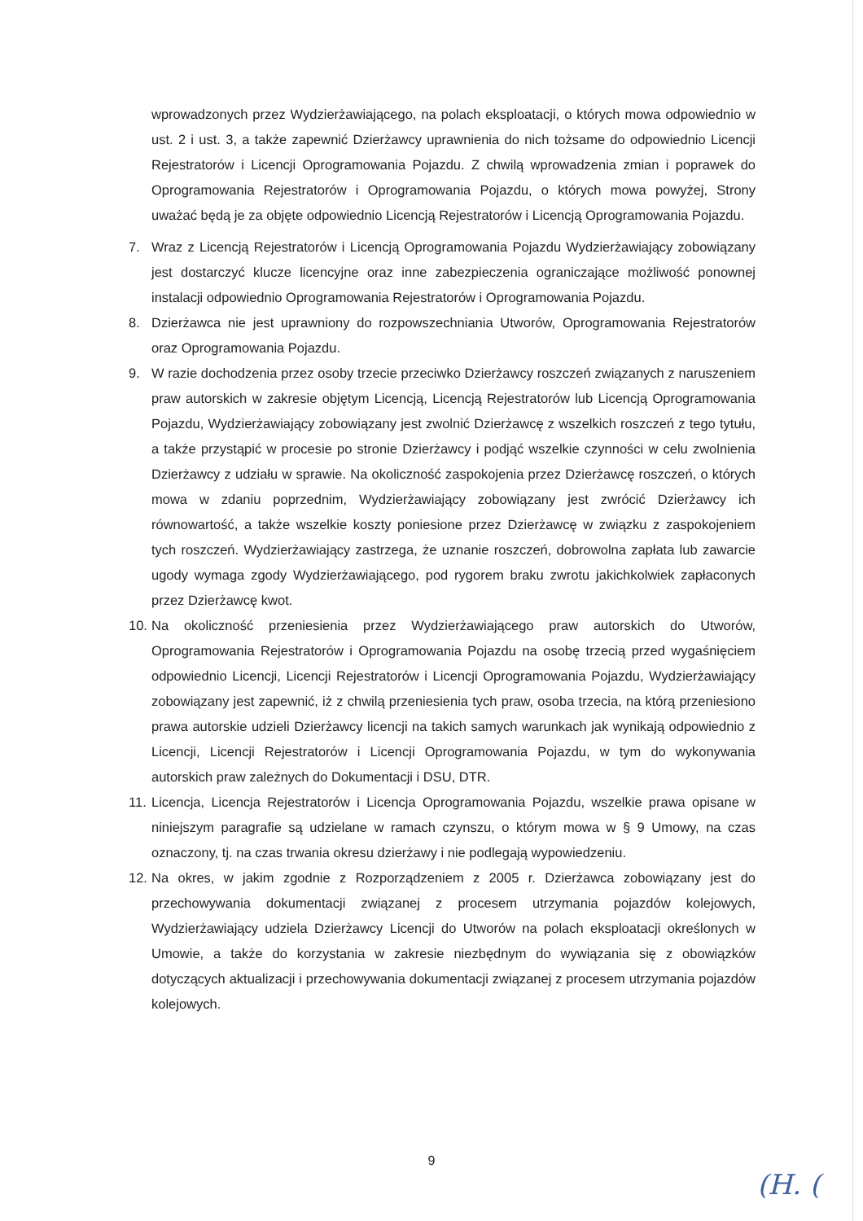wprowadzonych przez Wydzierżawiającego, na polach eksploatacji, o których mowa odpowiednio w ust. 2 i ust. 3, a także zapewnić Dzierżawcy uprawnienia do nich tożsame do odpowiednio Licencji Rejestratorów i Licencji Oprogramowania Pojazdu. Z chwilą wprowadzenia zmian i poprawek do Oprogramowania Rejestratorów i Oprogramowania Pojazdu, o których mowa powyżej, Strony uważać będą je za objęte odpowiednio Licencją Rejestratorów i Licencją Oprogramowania Pojazdu.
7. Wraz z Licencją Rejestratorów i Licencją Oprogramowania Pojazdu Wydzierżawiający zobowiązany jest dostarczyć klucze licencyjne oraz inne zabezpieczenia ograniczające możliwość ponownej instalacji odpowiednio Oprogramowania Rejestratorów i Oprogramowania Pojazdu.
8. Dzierżawca nie jest uprawniony do rozpowszechniania Utworów, Oprogramowania Rejestratorów oraz Oprogramowania Pojazdu.
9. W razie dochodzenia przez osoby trzecie przeciwko Dzierżawcy roszczeń związanych z naruszeniem praw autorskich w zakresie objętym Licencją, Licencją Rejestratorów lub Licencją Oprogramowania Pojazdu, Wydzierżawiający zobowiązany jest zwolnić Dzierżawcę z wszelkich roszczeń z tego tytułu, a także przystąpić w procesie po stronie Dzierżawcy i podjąć wszelkie czynności w celu zwolnienia Dzierżawcy z udziału w sprawie. Na okoliczność zaspokojenia przez Dzierżawcę roszczeń, o których mowa w zdaniu poprzednim, Wydzierżawiający zobowiązany jest zwrócić Dzierżawcy ich równowartość, a także wszelkie koszty poniesione przez Dzierżawcę w związku z zaspokojeniem tych roszczeń. Wydzierżawiający zastrzega, że uznanie roszczeń, dobrowolna zapłata lub zawarcie ugody wymaga zgody Wydzierżawiającego, pod rygorem braku zwrotu jakichkolwiek zapłaconych przez Dzierżawcę kwot.
10. Na okoliczność przeniesienia przez Wydzierżawiającego praw autorskich do Utworów, Oprogramowania Rejestratorów i Oprogramowania Pojazdu na osobę trzecią przed wygaśnięciem odpowiednio Licencji, Licencji Rejestratorów i Licencji Oprogramowania Pojazdu, Wydzierżawiający zobowiązany jest zapewnić, iż z chwilą przeniesienia tych praw, osoba trzecia, na którą przeniesiono prawa autorskie udzieli Dzierżawcy licencji na takich samych warunkach jak wynikają odpowiednio z Licencji, Licencji Rejestratorów i Licencji Oprogramowania Pojazdu, w tym do wykonywania autorskich praw zależnych do Dokumentacji i DSU, DTR.
11. Licencja, Licencja Rejestratorów i Licencja Oprogramowania Pojazdu, wszelkie prawa opisane w niniejszym paragrafie są udzielane w ramach czynszu, o którym mowa w § 9 Umowy, na czas oznaczony, tj. na czas trwania okresu dzierżawy i nie podlegają wypowiedzeniu.
12. Na okres, w jakim zgodnie z Rozporządzeniem z 2005 r. Dzierżawca zobowiązany jest do przechowywania dokumentacji związanej z procesem utrzymania pojazdów kolejowych, Wydzierżawiający udziela Dzierżawcy Licencji do Utworów na polach eksploatacji określonych w Umowie, a także do korzystania w zakresie niezbędnym do wywiązania się z obowiązków dotyczących aktualizacji i przechowywania dokumentacji związanej z procesem utrzymania pojazdów kolejowych.
9
(H. (